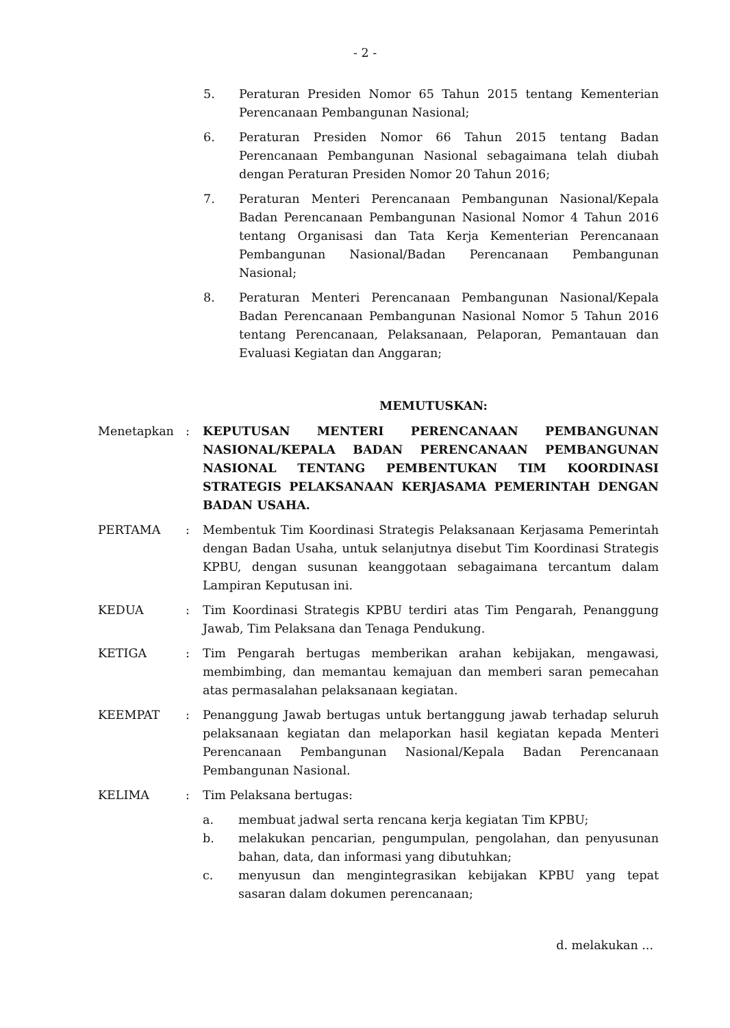- 2 -
5. Peraturan Presiden Nomor 65 Tahun 2015 tentang Kementerian Perencanaan Pembangunan Nasional;
6. Peraturan Presiden Nomor 66 Tahun 2015 tentang Badan Perencanaan Pembangunan Nasional sebagaimana telah diubah dengan Peraturan Presiden Nomor 20 Tahun 2016;
7. Peraturan Menteri Perencanaan Pembangunan Nasional/Kepala Badan Perencanaan Pembangunan Nasional Nomor 4 Tahun 2016 tentang Organisasi dan Tata Kerja Kementerian Perencanaan Pembangunan Nasional/Badan Perencanaan Pembangunan Nasional;
8. Peraturan Menteri Perencanaan Pembangunan Nasional/Kepala Badan Perencanaan Pembangunan Nasional Nomor 5 Tahun 2016 tentang Perencanaan, Pelaksanaan, Pelaporan, Pemantauan dan Evaluasi Kegiatan dan Anggaran;
MEMUTUSKAN:
Menetapkan : KEPUTUSAN MENTERI PERENCANAAN PEMBANGUNAN NASIONAL/KEPALA BADAN PERENCANAAN PEMBANGUNAN NASIONAL TENTANG PEMBENTUKAN TIM KOORDINASI STRATEGIS PELAKSANAAN KERJASAMA PEMERINTAH DENGAN BADAN USAHA.
PERTAMA : Membentuk Tim Koordinasi Strategis Pelaksanaan Kerjasama Pemerintah dengan Badan Usaha, untuk selanjutnya disebut Tim Koordinasi Strategis KPBU, dengan susunan keanggotaan sebagaimana tercantum dalam Lampiran Keputusan ini.
KEDUA : Tim Koordinasi Strategis KPBU terdiri atas Tim Pengarah, Penanggung Jawab, Tim Pelaksana dan Tenaga Pendukung.
KETIGA : Tim Pengarah bertugas memberikan arahan kebijakan, mengawasi, membimbing, dan memantau kemajuan dan memberi saran pemecahan atas permasalahan pelaksanaan kegiatan.
KEEMPAT : Penanggung Jawab bertugas untuk bertanggung jawab terhadap seluruh pelaksanaan kegiatan dan melaporkan hasil kegiatan kepada Menteri Perencanaan Pembangunan Nasional/Kepala Badan Perencanaan Pembangunan Nasional.
KELIMA : Tim Pelaksana bertugas:
a. membuat jadwal serta rencana kerja kegiatan Tim KPBU;
b. melakukan pencarian, pengumpulan, pengolahan, dan penyusunan bahan, data, dan informasi yang dibutuhkan;
c. menyusun dan mengintegrasikan kebijakan KPBU yang tepat sasaran dalam dokumen perencanaan;
d. melakukan ...